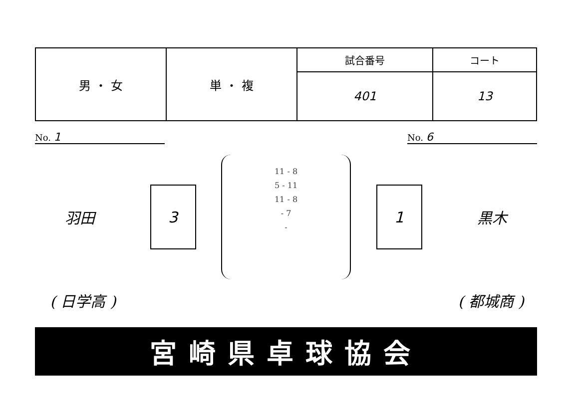| 男 ・ 女 | 単 ・ 複 | 試合番号 | コート |
| | | 401 | 13 |
No. 1
No. 6
羽田
3
11 - 8
5 - 11
11 - 8
- 7
-
1
黒木
( 日学高 ) ( 都城商 )
宮崎県卓球協会